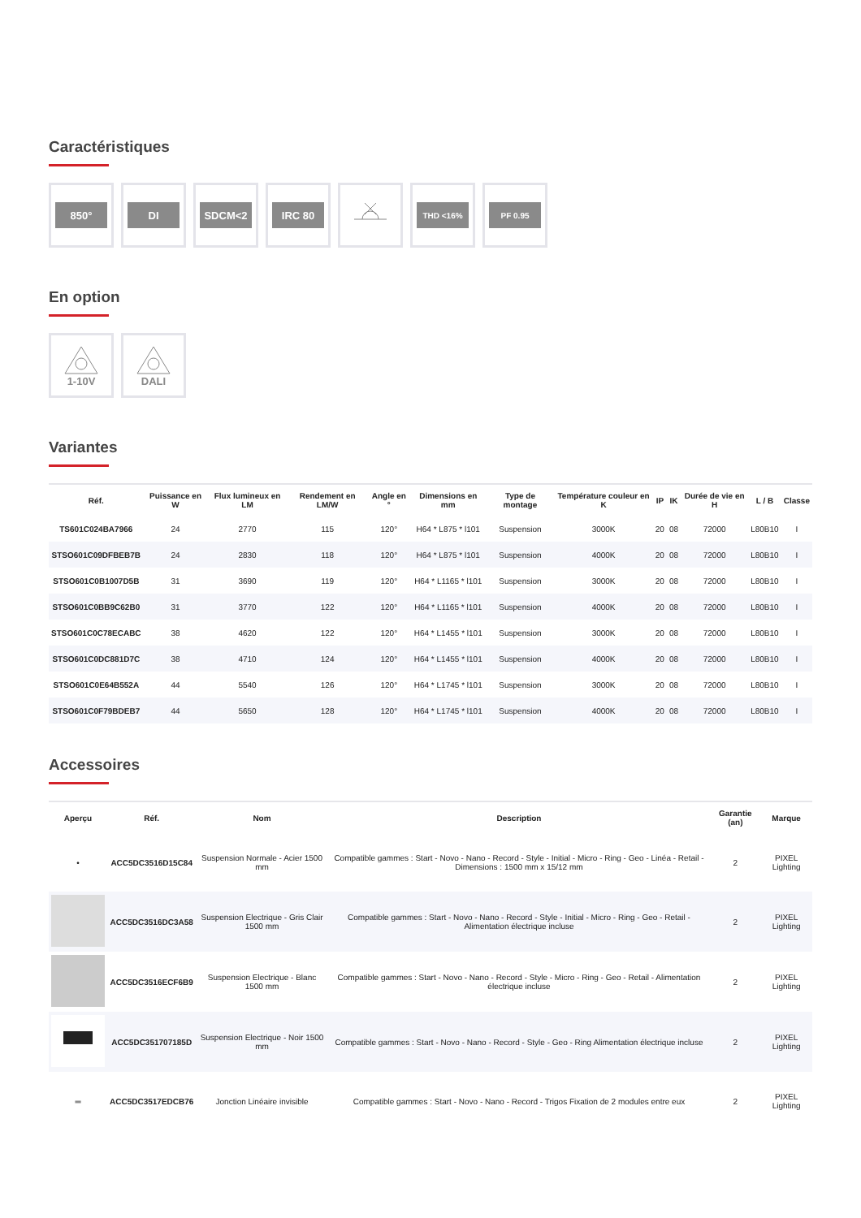Caractéristiques
850° DI SDCM<2 IRC 80
THD <16%
PF 0.95
En option
1-10V DALI
Variantes
| Réf. | Puissance en W | Flux lumineux en LM | Rendement en LM/W | Angle en ° | Dimensions en mm | Type de montage | Température couleur en K | IP | IK | Durée de vie en H | L / B | Classe |
| --- | --- | --- | --- | --- | --- | --- | --- | --- | --- | --- | --- | --- |
| TS601C024BA7966 | 24 | 2770 | 115 | 120° | H64 * L875 * l101 | Suspension | 3000K | 20 | 08 | 72000 | L80B10 | I |
| STSO601C09DFBEB7B | 24 | 2830 | 118 | 120° | H64 * L875 * l101 | Suspension | 4000K | 20 | 08 | 72000 | L80B10 | I |
| STSO601C0B1007D5B | 31 | 3690 | 119 | 120° | H64 * L1165 * l101 | Suspension | 3000K | 20 | 08 | 72000 | L80B10 | I |
| STSO601C0BB9C62B0 | 31 | 3770 | 122 | 120° | H64 * L1165 * l101 | Suspension | 4000K | 20 | 08 | 72000 | L80B10 | I |
| STSO601C0C78ECABC | 38 | 4620 | 122 | 120° | H64 * L1455 * l101 | Suspension | 3000K | 20 | 08 | 72000 | L80B10 | I |
| STSO601C0DC881D7C | 38 | 4710 | 124 | 120° | H64 * L1455 * l101 | Suspension | 4000K | 20 | 08 | 72000 | L80B10 | I |
| STSO601C0E64B552A | 44 | 5540 | 126 | 120° | H64 * L1745 * l101 | Suspension | 3000K | 20 | 08 | 72000 | L80B10 | I |
| STSO601C0F79BDEB7 | 44 | 5650 | 128 | 120° | H64 * L1745 * l101 | Suspension | 4000K | 20 | 08 | 72000 | L80B10 | I |
Accessoires
| Aperçu | Réf. | Nom | Description | Garantie (an) | Marque |
| --- | --- | --- | --- | --- | --- |
| • | ACC5DC3516D15C84 | Suspension Normale - Acier 1500 mm | Compatible gammes : Start - Novo - Nano - Record - Style - Initial - Micro - Ring - Geo - Linéa - Retail - Dimensions : 1500 mm x 15/12 mm | 2 | PIXEL Lighting |
| | ACC5DC3516DC3A58 | Suspension Electrique - Gris Clair 1500 mm | Compatible gammes : Start - Novo - Nano - Record - Style - Initial - Micro - Ring - Geo - Retail - Alimentation électrique incluse | 2 | PIXEL Lighting |
| | ACC5DC3516ECF6B9 | Suspension Electrique - Blanc 1500 mm | Compatible gammes : Start - Novo - Nano - Record - Style - Micro - Ring - Geo - Retail - Alimentation électrique incluse | 2 | PIXEL Lighting |
| | ACC5DC351707185D | Suspension Electrique - Noir 1500 mm | Compatible gammes : Start - Novo - Nano - Record - Style - Geo - Ring Alimentation électrique incluse | 2 | PIXEL Lighting |
| ═ | ACC5DC3517EDCB76 | Jonction Linéaire invisible | Compatible gammes : Start - Novo - Nano - Record - Trigos Fixation de 2 modules entre eux | 2 | PIXEL Lighting |